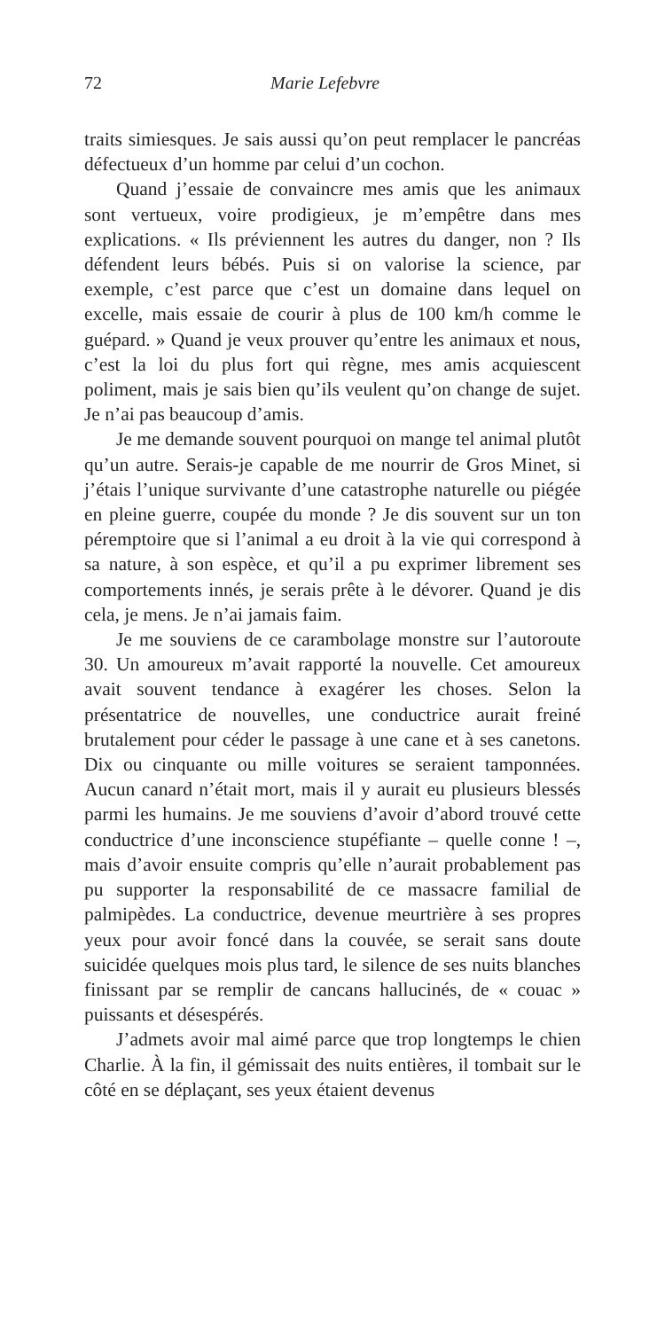72 Marie Lefebvre
traits simiesques. Je sais aussi qu’on peut remplacer le pancréas défectueux d’un homme par celui d’un cochon.
Quand j’essaie de convaincre mes amis que les animaux sont vertueux, voire prodigieux, je m’empêtre dans mes explications. « Ils préviennent les autres du danger, non ? Ils défendent leurs bébés. Puis si on valorise la science, par exemple, c’est parce que c’est un domaine dans lequel on excelle, mais essaie de courir à plus de 100 km/h comme le guépard. » Quand je veux prouver qu’entre les animaux et nous, c’est la loi du plus fort qui règne, mes amis acquiescent poliment, mais je sais bien qu’ils veulent qu’on change de sujet. Je n’ai pas beaucoup d’amis.
Je me demande souvent pourquoi on mange tel animal plutôt qu’un autre. Serais-je capable de me nourrir de Gros Minet, si j’étais l’unique survivante d’une catastrophe naturelle ou piégée en pleine guerre, coupée du monde ? Je dis souvent sur un ton péremptoire que si l’animal a eu droit à la vie qui correspond à sa nature, à son espèce, et qu’il a pu exprimer librement ses comportements innés, je serais prête à le dévorer. Quand je dis cela, je mens. Je n’ai jamais faim.
Je me souviens de ce carambolage monstre sur l’autoroute 30. Un amoureux m’avait rapporté la nouvelle. Cet amoureux avait souvent tendance à exagérer les choses. Selon la présentatrice de nouvelles, une conductrice aurait freiné brutalement pour céder le passage à une cane et à ses canetons. Dix ou cinquante ou mille voitures se seraient tamponnées. Aucun canard n’était mort, mais il y aurait eu plusieurs blessés parmi les humains. Je me souviens d’avoir d’abord trouvé cette conductrice d’une inconscience stupéfiante – quelle conne ! –, mais d’avoir ensuite compris qu’elle n’aurait probablement pas pu supporter la responsabilité de ce massacre familial de palmipèdes. La conductrice, devenue meurtrière à ses propres yeux pour avoir foncé dans la couvée, se serait sans doute suicidée quelques mois plus tard, le silence de ses nuits blanches finissant par se remplir de cancans hallucinés, de « couac » puissants et désespérés.
J’admets avoir mal aimé parce que trop longtemps le chien Charlie. À la fin, il gémissait des nuits entières, il tombait sur le côté en se déplaçant, ses yeux étaient devenus